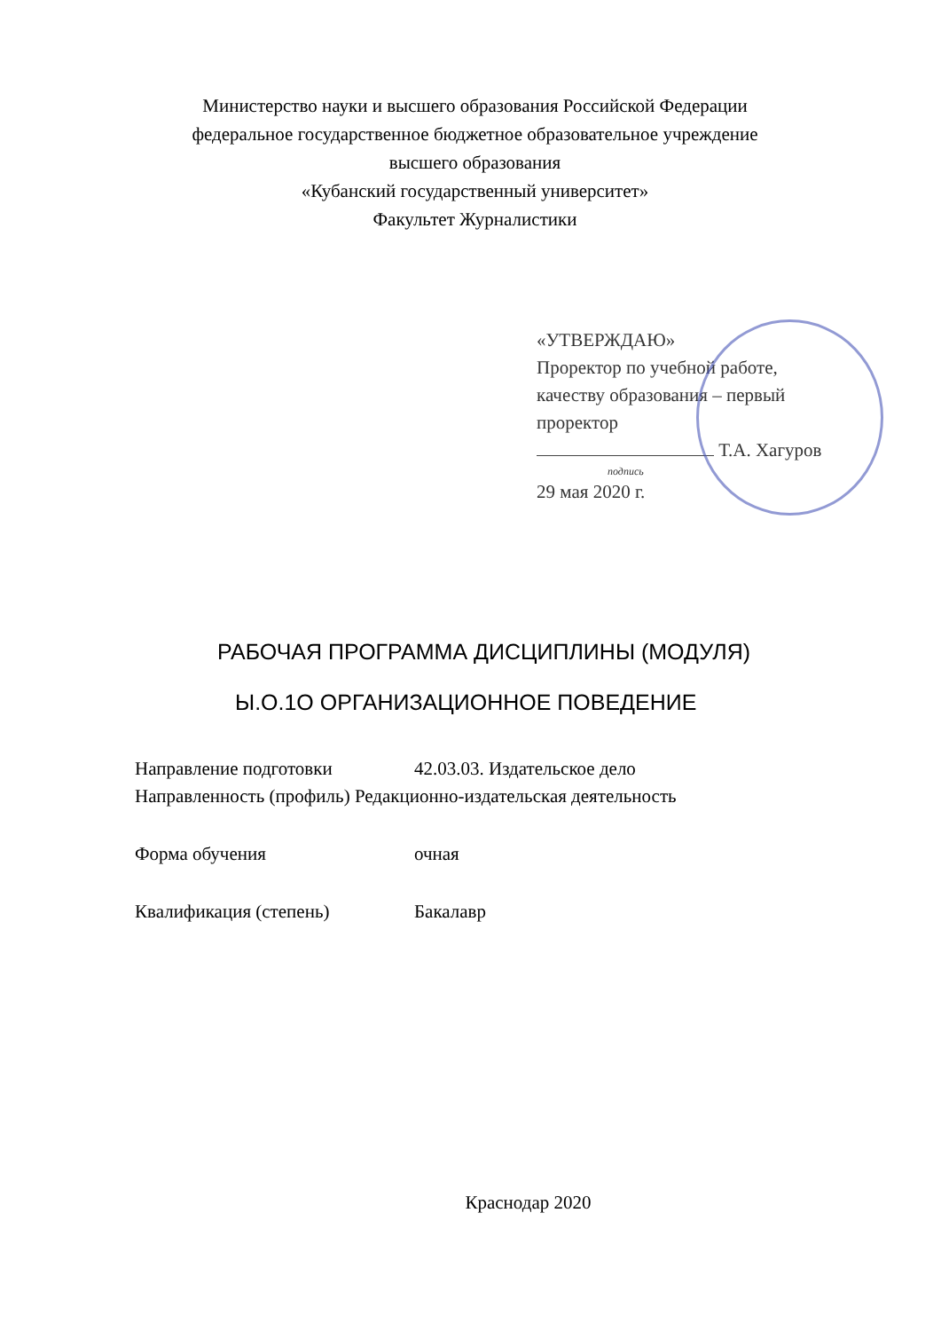Министерство науки и высшего образования Российской Федерации
федеральное государственное бюджетное образовательное учреждение
высшего образования
«Кубанский государственный университет»
Факультет Журналистики
«УТВЕРЖДАЮ»
Проректор по учебной работе,
качеству образования – первый
проректор
Т.А. Хагуров
подпись
29 мая 2020 г.
РАБОЧАЯ ПРОГРАММА ДИСЦИПЛИНЫ (МОДУЛЯ)
Ы.О.1О ОРГАНИЗАЦИОННОЕ ПОВЕДЕНИЕ
| Направление подготовки | 42.03.03. Издательское дело |
| Направленность (профиль) Редакционно-издательская деятельность | |
| Форма обучения | очная |
| Квалификация (степень) | Бакалавр |
Краснодар 2020